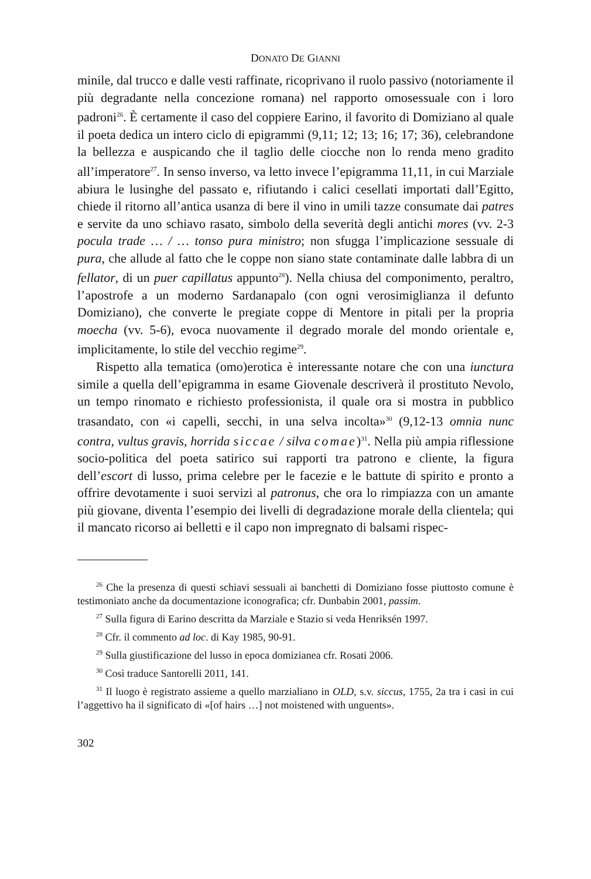DONATO DE GIANNI
minile, dal trucco e dalle vesti raffinate, ricoprivano il ruolo passivo (notoriamente il più degradante nella concezione romana) nel rapporto omosessuale con i loro padroni<sup>26</sup>. È certamente il caso del coppiere Earino, il favorito di Domiziano al quale il poeta dedica un intero ciclo di epigrammi (9,11; 12; 13; 16; 17; 36), celebrandone la bellezza e auspicando che il taglio delle ciocche non lo renda meno gradito all’imperatore<sup>27</sup>. In senso inverso, va letto invece l’epigramma 11,11, in cui Marziale abiura le lusinghe del passato e, rifiutando i calici cesellati importati dall’Egitto, chiede il ritorno all’antica usanza di bere il vino in umili tazze consumate dai patres e servite da uno schiavo rasato, simbolo della severità degli antichi mores (vv. 2-3 pocula trade … / … tonso pura ministro; non sfugga l’implicazione sessuale di pura, che allude al fatto che le coppe non siano state contaminate dalle labbra di un fellator, di un puer capillatus appunto<sup>28</sup>). Nella chiusa del componimento, peraltro, l’apostrofe a un moderno Sardanapalo (con ogni verosimiglianza il defunto Domiziano), che converte le pregiate coppe di Mentore in pitali per la propria moecha (vv. 5-6), evoca nuovamente il degrado morale del mondo orientale e, implicitamente, lo stile del vecchio regime<sup>29</sup>.
Rispetto alla tematica (omo)erotica è interessante notare che con una iunctura simile a quella dell’epigramma in esame Giovenale descriverà il prostituto Nevolo, un tempo rinomato e richiesto professionista, il quale ora si mostra in pubblico trasandato, con «i capelli, secchi, in una selva incolta»<sup>30</sup> (9,12-13 omnia nunc contra, vultus gravis, horrida siccae / silva comae)<sup>31</sup>. Nella più ampia riflessione socio-politica del poeta satirico sui rapporti tra patrono e cliente, la figura dell’escort di lusso, prima celebre per le facezie e le battute di spirito e pronto a offrire devotamente i suoi servizi al patronus, che ora lo rimpiazza con un amante più giovane, diventa l’esempio dei livelli di degradazione morale della clientela; qui il mancato ricorso ai belletti e il capo non impregnato di balsami rispec-
<sup>26</sup> Che la presenza di questi schiavi sessuali ai banchetti di Domiziano fosse piuttosto comune è testimoniato anche da documentazione iconografica; cfr. Dunbabin 2001, passim.
<sup>27</sup> Sulla figura di Earino descritta da Marziale e Stazio si veda Henriksén 1997.
<sup>28</sup> Cfr. il commento ad loc. di Kay 1985, 90-91.
<sup>29</sup> Sulla giustificazione del lusso in epoca domizianea cfr. Rosati 2006.
<sup>30</sup> Così traduce Santorelli 2011, 141.
<sup>31</sup> Il luogo è registrato assieme a quello marzialiano in OLD, s.v. siccus, 1755, 2a tra i casi in cui l’aggettivo ha il significato di «[of hairs …] not moistened with unguents».
302